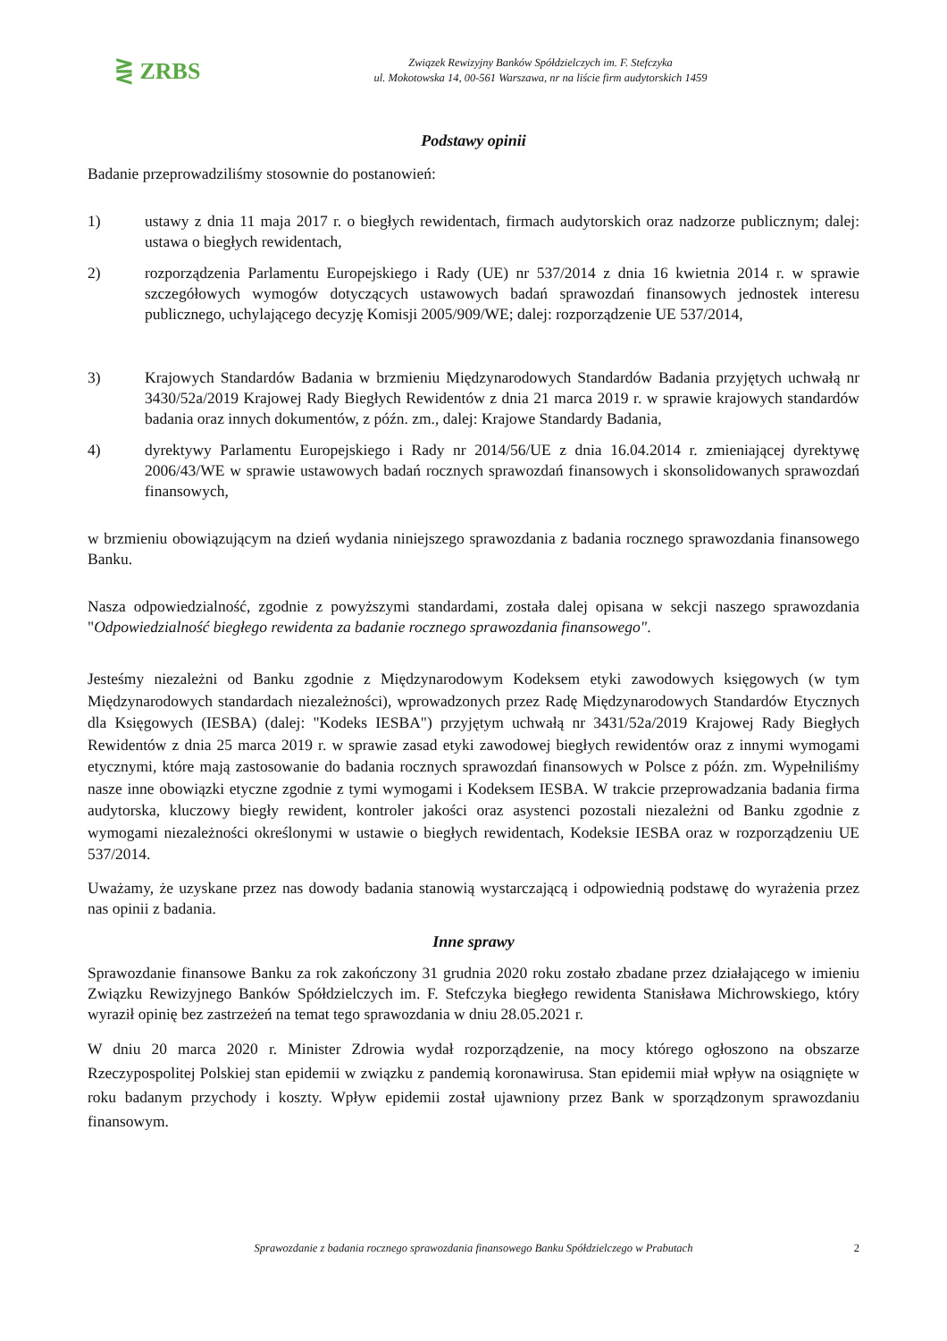⋛ ZRBS
Związek Rewizyjny Banków Spółdzielczych im. F. Stefczyka
ul. Mokotowska 14, 00-561 Warszawa, nr na liście firm audytorskich 1459
Podstawy opinii
Badanie przeprowadziliśmy stosownie do postanowień:
1) ustawy z dnia 11 maja 2017 r. o biegłych rewidentach, firmach audytorskich oraz nadzorze publicznym; dalej: ustawa o biegłych rewidentach,
2) rozporządzenia Parlamentu Europejskiego i Rady (UE) nr 537/2014 z dnia 16 kwietnia 2014 r. w sprawie szczegółowych wymogów dotyczących ustawowych badań sprawozdań finansowych jednostek interesu publicznego, uchylającego decyzję Komisji 2005/909/WE; dalej: rozporządzenie UE 537/2014,
3) Krajowych Standardów Badania w brzmieniu Międzynarodowych Standardów Badania przyjętych uchwałą nr 3430/52a/2019 Krajowej Rady Biegłych Rewidentów z dnia 21 marca 2019 r. w sprawie krajowych standardów badania oraz innych dokumentów, z późn. zm., dalej: Krajowe Standardy Badania,
4) dyrektywy Parlamentu Europejskiego i Rady nr 2014/56/UE z dnia 16.04.2014 r. zmieniającej dyrektywę 2006/43/WE w sprawie ustawowych badań rocznych sprawozdań finansowych i skonsolidowanych sprawozdań finansowych,
w brzmieniu obowiązującym na dzień wydania niniejszego sprawozdania z badania rocznego sprawozdania finansowego Banku.
Nasza odpowiedzialność, zgodnie z powyższymi standardami, została dalej opisana w sekcji naszego sprawozdania "Odpowiedzialność biegłego rewidenta za badanie rocznego sprawozdania finansowego".
Jesteśmy niezależni od Banku zgodnie z Międzynarodowym Kodeksem etyki zawodowych księgowych (w tym Międzynarodowych standardach niezależności), wprowadzonych przez Radę Międzynarodowych Standardów Etycznych dla Księgowych (IESBA) (dalej: "Kodeks IESBA") przyjętym uchwałą nr 3431/52a/2019 Krajowej Rady Biegłych Rewidentów z dnia 25 marca 2019 r. w sprawie zasad etyki zawodowej biegłych rewidentów oraz z innymi wymogami etycznymi, które mają zastosowanie do badania rocznych sprawozdań finansowych w Polsce z późn. zm. Wypełniliśmy nasze inne obowiązki etyczne zgodnie z tymi wymogami i Kodeksem IESBA. W trakcie przeprowadzania badania firma audytorska, kluczowy biegły rewident, kontroler jakości oraz asystenci pozostali niezależni od Banku zgodnie z wymogami niezależności określonymi w ustawie o biegłych rewidentach, Kodeksie IESBA oraz w rozporządzeniu UE 537/2014.
Uważamy, że uzyskane przez nas dowody badania stanowią wystarczającą i odpowiednią podstawę do wyrażenia przez nas opinii z badania.
Inne sprawy
Sprawozdanie finansowe Banku za rok zakończony 31 grudnia 2020 roku zostało zbadane przez działającego w imieniu Związku Rewizyjnego Banków Spółdzielczych im. F. Stefczyka biegłego rewidenta Stanisława Michrowskiego, który wyraził opinię bez zastrzeżeń na temat tego sprawozdania w dniu 28.05.2021 r.
W dniu 20 marca 2020 r. Minister Zdrowia wydał rozporządzenie, na mocy którego ogłoszono na obszarze Rzeczypospolitej Polskiej stan epidemii w związku z pandemią koronawirusa. Stan epidemii miał wpływ na osiągnięte w roku badanym przychody i koszty. Wpływ epidemii został ujawniony przez Bank w sporządzonym sprawozdaniu finansowym.
Sprawozdanie z badania rocznego sprawozdania finansowego Banku Spółdzielczego w Prabutach 2